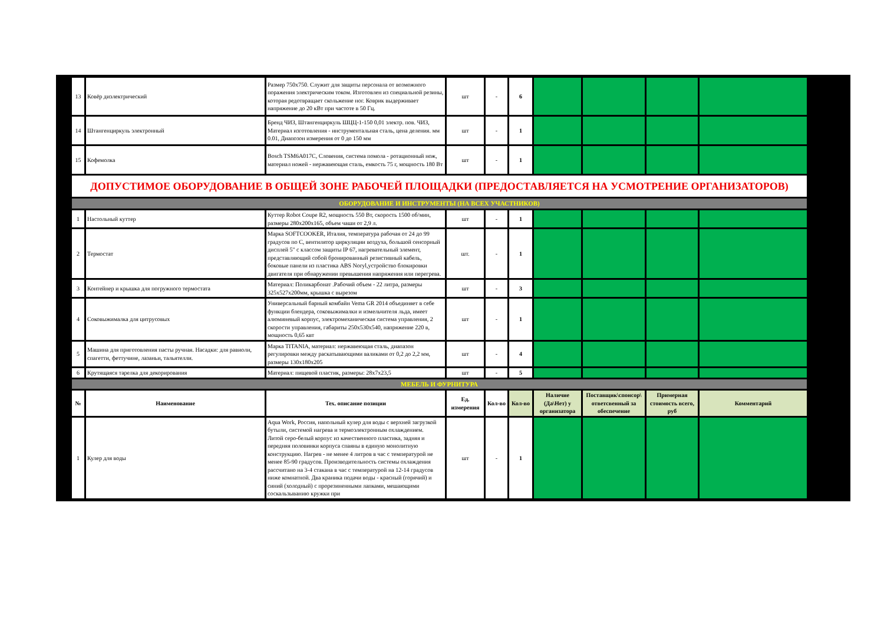| 13 | Ковёр диэлектрический | Размер 750х750. Служит для защиты персонала от возможного поражения электрическим током. Изготовлен из специальной резины, которая редотвращает скольжение ног. Коврик выдерживает напряжение до 20 кВт при частоте в 50 Гц. | шт | - | 6 | | | | |
| 14 | Штангенциркуль электронный | Бренд ЧИЗ, Штангенциркуль ШЦЦ-1-150 0,01 электр. пов. ЧИЗ, Материал изготовления - инструментальная сталь, цена деления. мм 0.01, Диапозон измерения от 0 до 150 мм | шт | - | 1 | | | | |
| 15 | Кофемолка | Bosch TSM6A017C, Словения, система помола - ротационный нож, материал ножей - нержавеющая сталь, емкость 75 г, мощность 180 Вт | шт | - | 1 | | | | |
| ДОПУСТИМОЕ ОБОРУДОВАНИЕ В ОБЩЕЙ ЗОНЕ РАБОЧЕЙ ПЛОЩАДКИ (ПРЕДОСТАВЛЯЕТСЯ НА УСМОТРЕНИЕ ОРГАНИЗАТОРОВ) | | | | | | | | | |
| ОБОРУДОВАНИЕ И ИНСТРУМЕНТЫ (НА ВСЕХ УЧАСТНИКОВ) | | | | | | | | | |
| 1 | Настольный куттер | Куттер Robot Coupe R2, мощность 550 Вт, скорость 1500 об/мин, размеры 280х200х165, объем чаши от 2,9 л. | шт | - | 1 | | | | |
| 2 | Термостат | Марка SOFTCOOKER, Италия, температура рабочая от 24 до 99 градусов по С, вентилятор циркуляции воздуха, большой сенсорный дисплей 5" с классом защиты IP 67, нагревательный элемент, представляющий собой бронированный резистивный кабель, боковые панели из пластика ABS Noryl,устройство блокировки двигателя при обнаружении превышения напряжения или перегрева. | шт. | - | 1 | | | | |
| 3 | Контейнер и крышка для погружного термостата | Материал: Поликарбонат .Рабочий объем - 22 литра, размеры 325х527х200мм, крышка с вырезом | шт | - | 3 | | | | |
| 4 | Соковыжималка для цитрусовых | Универсальный барный комбайн Vema GR 2014 объединяет в себе функции блендера, соковыжималки и измельчителя льда, имеет алюминевый корпус, электромеханическая система управления, 2 скорости управления, габариты 250х530х540, напряжение 220 в, мощность 0,65 квт | шт | - | 1 | | | | |
| 5 | Машина для приготовления пасты ручная. Насадки: для равиоли, спагетти, феттучине, лазаньи, тальятелли. | Марка TITANIA, материал: нержавеющая сталь, диапазон регулировки между раскатывающими валиками от 0,2 до 2,2 мм, размеры 130х180х205 | шт | - | 4 | | | | |
| 6 | Крутящаяся тарелка для декорирования | Материал: пищевой пластик, размеры: 28х7х23,5 | шт | - | 5 | | | | |
| МЕБЕЛЬ И ФУРНИТУРА | | | | | | | | | |
| № | Наименование | Тех. описание позиции | Ед. измерения | Кол-во | Кол-во | Наличие (Да\Нет) у организатора | Поставщик\спонсор\ ответсвенный за обеспечение | Примерная стоимость всего, руб | Комментарий |
| 1 | Кулер для воды | Aqua Work, Россия, напольный кулер для воды с верхней загрузкой бутыли, системой нагрева и термоэлектронным охлаждением. Литой серо-белый корпус из качественного пластика, задняя и передняя половинки корпуса спаяны в единую монолитную конструкцию. Нагрев - не менее 4 литров в час с температурой не менее 85-90 градусов. Производительность системы охлаждения рассчитано на 3-4 стакана в час с температурой на 12-14 градусов ниже комнатной. Два краника подачи воды - красный (горячий) и синий (холодный) с прорезиненными лапками, мешающими соскальзыванию кружки при | шт | - | 1 | | | | |